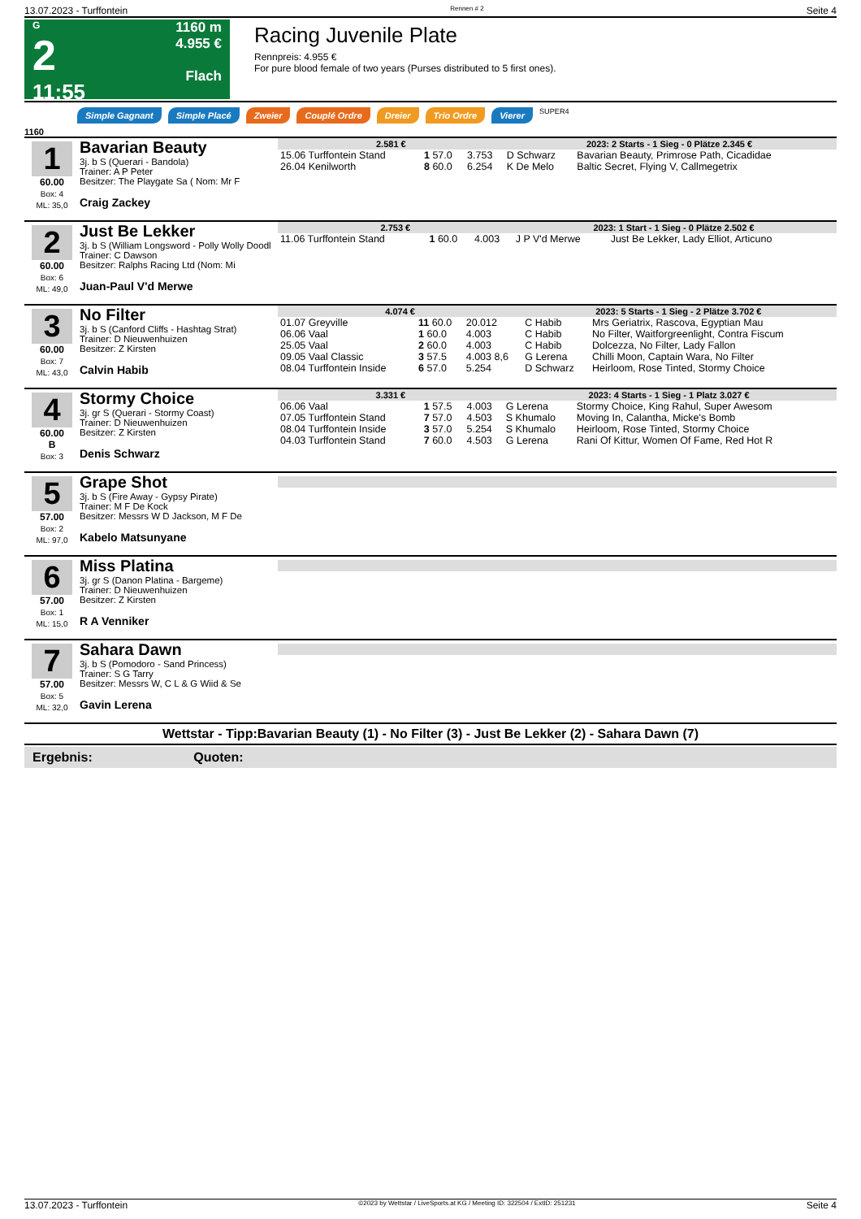13.07.2023 - Turffontein Rennen # 2 Seite 4
G
2
11:55
1160 m
4.955 €
Flach
Racing Juvenile Plate
Rennpreis: 4.955 €
For pure blood female of two years (Purses distributed to 5 first ones).
Simple Gagnant Simple Placé Zweier Couplé Ordre Dreier Trio Ordre Vierer SUPER4
1160
1
60.00
Box: 4
ML: 35,0
Bavarian Beauty
3j. b S (Querari - Bandola)
Trainer: A P Peter
Besitzer: The Playgate Sa ( Nom: Mr F
Craig Zackey
| 2.581 € | | | 2023: 2 Starts - 1 Sieg - 0 Plätze 2.345 € | | |
| --- | --- | --- | --- | --- | --- |
| 15.06 Turffontein Stand | 1 57.0 | 3.753 | D Schwarz | Bavarian Beauty, Primrose Path, Cicadidae | |
| 26.04 Kenilworth | 8 60.0 | 6.254 | K De Melo | Baltic Secret, Flying V, Callmegetrix | |
2
60.00
Box: 6
ML: 49,0
Just Be Lekker
3j. b S (William Longsword - Polly Wolly Doodl
Trainer: C Dawson
Besitzer: Ralphs Racing Ltd (Nom: Mi
Juan-Paul V'd Merwe
| 2.753 € | | | 2023: 1 Start - 1 Sieg - 0 Plätze 2.502 € | | |
| --- | --- | --- | --- | --- | --- |
| 11.06 Turffontein Stand | 1 60.0 | 4.003 | J P V'd Merwe | Just Be Lekker, Lady Elliot, Articuno | |
3
60.00
Box: 7
ML: 43,0
No Filter
3j. b S (Canford Cliffs - Hashtag Strat)
Trainer: D Nieuwenhuizen
Besitzer: Z Kirsten
Calvin Habib
| 4.074 € | | | 2023: 5 Starts - 1 Sieg - 2 Plätze 3.702 € | | |
| --- | --- | --- | --- | --- | --- |
| 01.07 Greyville | 11 60.0 | 20.012 | C Habib | Mrs Geriatrix, Rascova, Egyptian Mau | |
| 06.06 Vaal | 1 60.0 | 4.003 | C Habib | No Filter, Waitforgreenlight, Contra Fiscum | |
| 25.05 Vaal | 2 60.0 | 4.003 | C Habib | Dolcezza, No Filter, Lady Fallon | |
| 09.05 Vaal Classic | 3 57.5 | 4.003 8,6 | G Lerena | Chilli Moon, Captain Wara, No Filter | |
| 08.04 Turffontein Inside | 6 57.0 | 5.254 | D Schwarz | Heirloom, Rose Tinted, Stormy Choice | |
4
60.00
B
Box: 3
Stormy Choice
3j. gr S (Querari - Stormy Coast)
Trainer: D Nieuwenhuizen
Besitzer: Z Kirsten
Denis Schwarz
| 3.331 € | | | 2023: 4 Starts - 1 Sieg - 1 Platz 3.027 € | | |
| --- | --- | --- | --- | --- | --- |
| 06.06 Vaal | 1 57.5 | 4.003 | G Lerena | Stormy Choice, King Rahul, Super Awesom | |
| 07.05 Turffontein Stand | 7 57.0 | 4.503 | S Khumalo | Moving In, Calantha, Micke's Bomb | |
| 08.04 Turffontein Inside | 3 57.0 | 5.254 | S Khumalo | Heirloom, Rose Tinted, Stormy Choice | |
| 04.03 Turffontein Stand | 7 60.0 | 4.503 | G Lerena | Rani Of Kittur, Women Of Fame, Red Hot R | |
5
57.00
Box: 2
ML: 97,0
Grape Shot
3j. b S (Fire Away - Gypsy Pirate)
Trainer: M F De Kock
Besitzer: Messrs W D Jackson, M F De
Kabelo Matsunyane
6
57.00
Box: 1
ML: 15,0
Miss Platina
3j. gr S (Danon Platina - Bargeme)
Trainer: D Nieuwenhuizen
Besitzer: Z Kirsten
R A Venniker
7
57.00
Box: 5
ML: 32,0
Sahara Dawn
3j. b S (Pomodoro - Sand Princess)
Trainer: S G Tarry
Besitzer: Messrs W, C L & G Wiid & Se
Gavin Lerena
Wettstar - Tipp:Bavarian Beauty (1) - No Filter (3) - Just Be Lekker (2) - Sahara Dawn (7)
Ergebnis: Quoten:
13.07.2023 - Turffontein ©2023 by Wettstar / LiveSports.at KG / Meeting ID: 322504 / ExtID: 251231 Seite 4